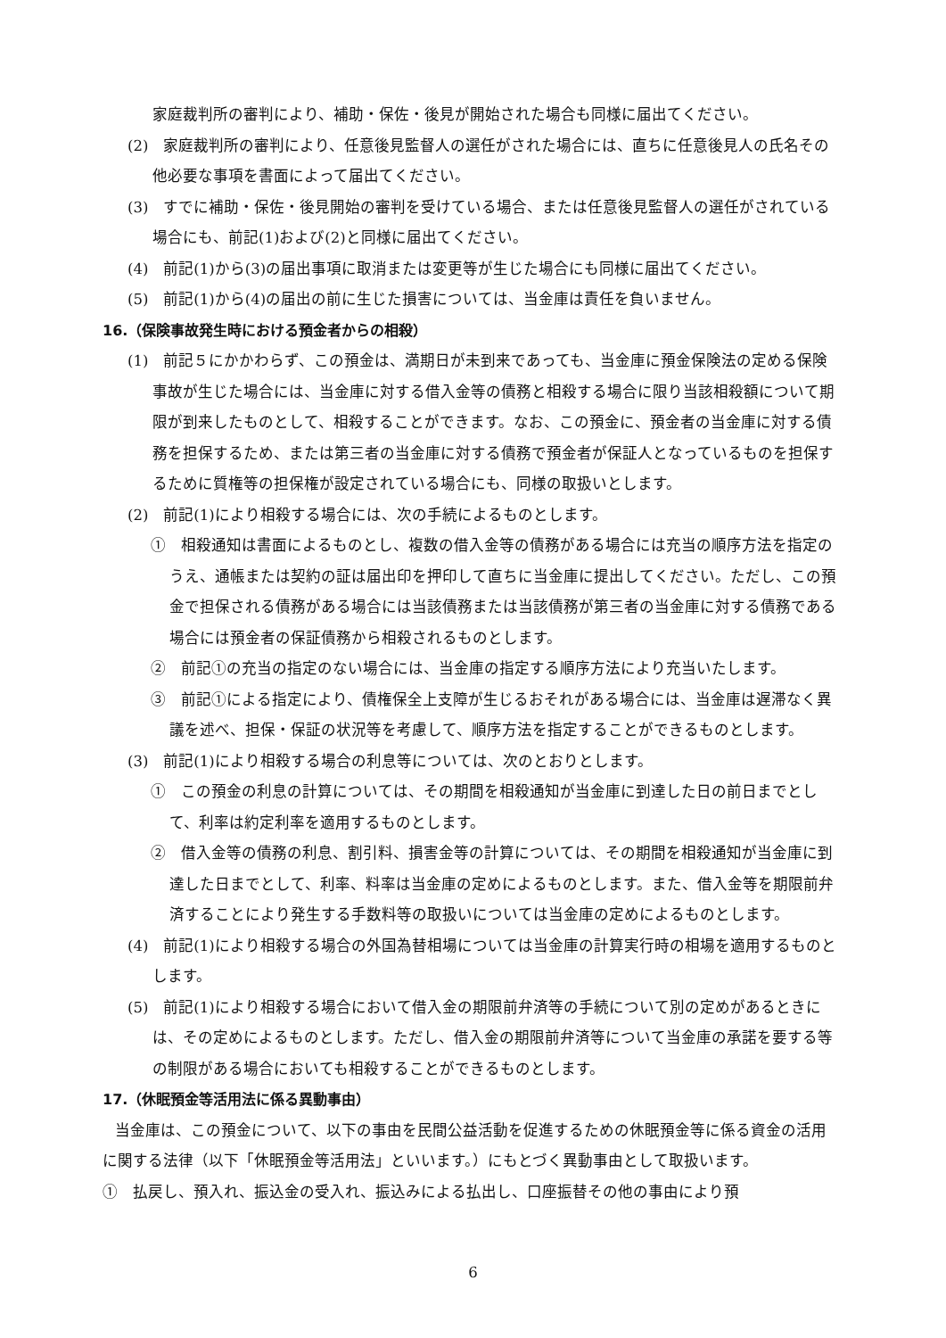家庭裁判所の審判により、補助・保佐・後見が開始された場合も同様に届出てください。
(2)　家庭裁判所の審判により、任意後見監督人の選任がされた場合には、直ちに任意後見人の氏名その他必要な事項を書面によって届出てください。
(3)　すでに補助・保佐・後見開始の審判を受けている場合、または任意後見監督人の選任がされている場合にも、前記(1)および(2)と同様に届出てください。
(4)　前記(1)から(3)の届出事項に取消または変更等が生じた場合にも同様に届出てください。
(5)　前記(1)から(4)の届出の前に生じた損害については、当金庫は責任を負いません。
16.（保険事故発生時における預金者からの相殺）
(1)　前記５にかかわらず、この預金は、満期日が未到来であっても、当金庫に預金保険法の定める保険事故が生じた場合には、当金庫に対する借入金等の債務と相殺する場合に限り当該相殺額について期限が到来したものとして、相殺することができます。なお、この預金に、預金者の当金庫に対する債務を担保するため、または第三者の当金庫に対する債務で預金者が保証人となっているものを担保するために質権等の担保権が設定されている場合にも、同様の取扱いとします。
(2)　前記(1)により相殺する場合には、次の手続によるものとします。
①　相殺通知は書面によるものとし、複数の借入金等の債務がある場合には充当の順序方法を指定のうえ、通帳または契約の証は届出印を押印して直ちに当金庫に提出してください。ただし、この預金で担保される債務がある場合には当該債務または当該債務が第三者の当金庫に対する債務である場合には預金者の保証債務から相殺されるものとします。
②　前記①の充当の指定のない場合には、当金庫の指定する順序方法により充当いたします。
③　前記①による指定により、債権保全上支障が生じるおそれがある場合には、当金庫は遅滞なく異議を述べ、担保・保証の状況等を考慮して、順序方法を指定することができるものとします。
(3)　前記(1)により相殺する場合の利息等については、次のとおりとします。
①　この預金の利息の計算については、その期間を相殺通知が当金庫に到達した日の前日までとして、利率は約定利率を適用するものとします。
②　借入金等の債務の利息、割引料、損害金等の計算については、その期間を相殺通知が当金庫に到達した日までとして、利率、料率は当金庫の定めによるものとします。また、借入金等を期限前弁済することにより発生する手数料等の取扱いについては当金庫の定めによるものとします。
(4)　前記(1)により相殺する場合の外国為替相場については当金庫の計算実行時の相場を適用するものとします。
(5)　前記(1)により相殺する場合において借入金の期限前弁済等の手続について別の定めがあるときには、その定めによるものとします。ただし、借入金の期限前弁済等について当金庫の承諾を要する等の制限がある場合においても相殺することができるものとします。
17.（休眠預金等活用法に係る異動事由）
当金庫は、この預金について、以下の事由を民間公益活動を促進するための休眠預金等に係る資金の活用に関する法律（以下「休眠預金等活用法」といいます。）にもとづく異動事由として取扱います。
①　払戻し、預入れ、振込金の受入れ、振込みによる払出し、口座振替その他の事由により預
6